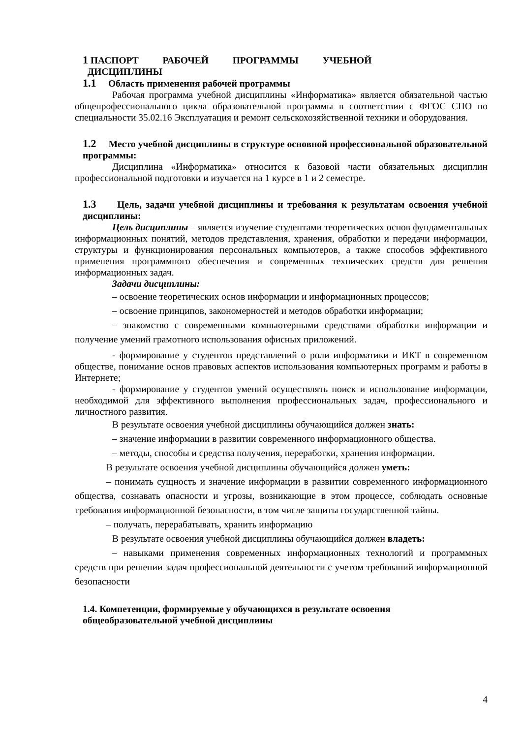1 ПАСПОРТ РАБОЧЕЙ ПРОГРАММЫ УЧЕБНОЙ
ДИСЦИПЛИНЫ
1.1 Область применения рабочей программы
Рабочая программа учебной дисциплины «Информатика» является обязательной частью общепрофессионального цикла образовательной программы в соответствии с ФГОС СПО по специальности 35.02.16 Эксплуатация и ремонт сельскохозяйственной техники и оборудования.
1.2 Место учебной дисциплины в структуре основной профессиональной образовательной программы:
Дисциплина «Информатика» относится к базовой части обязательных дисциплин профессиональной подготовки и изучается на 1 курсе в 1 и 2 семестре.
1.3 Цель, задачи учебной дисциплины и требования к результатам освоения учебной дисциплины:
Цель дисциплины – является изучение студентами теоретических основ фундаментальных информационных понятий, методов представления, хранения, обработки и передачи информации, структуры и функционирования персональных компьютеров, а также способов эффективного применения программного обеспечения и современных технических средств для решения информационных задач.
Задачи дисциплины:
– освоение теоретических основ информации и информационных процессов;
– освоение принципов, закономерностей и методов обработки информации;
– знакомство с современными компьютерными средствами обработки информации и получение умений грамотного использования офисных приложений.
- формирование у студентов представлений о роли информатики и ИКТ в современном обществе, понимание основ правовых аспектов использования компьютерных программ и работы в Интернете;
- формирование у студентов умений осуществлять поиск и использование информации, необходимой для эффективного выполнения профессиональных задач, профессионального и личностного развития.
В результате освоения учебной дисциплины обучающийся должен знать:
– значение информации в развитии современного информационного общества.
– методы, способы и средства получения, переработки, хранения информации.
В результате освоения учебной дисциплины обучающийся должен уметь:
– понимать сущность и значение информации в развитии современного информационного общества, сознавать опасности и угрозы, возникающие в этом процессе, соблюдать основные требования информационной безопасности, в том числе защиты государственной тайны.
– получать, перерабатывать, хранить информацию
В результате освоения учебной дисциплины обучающийся должен владеть:
– навыками применения современных информационных технологий и программных средств при решении задач профессиональной деятельности с учетом требований информационной безопасности
1.4. Компетенции, формируемые у обучающихся в результате освоения общеобразовательной учебной дисциплины
4